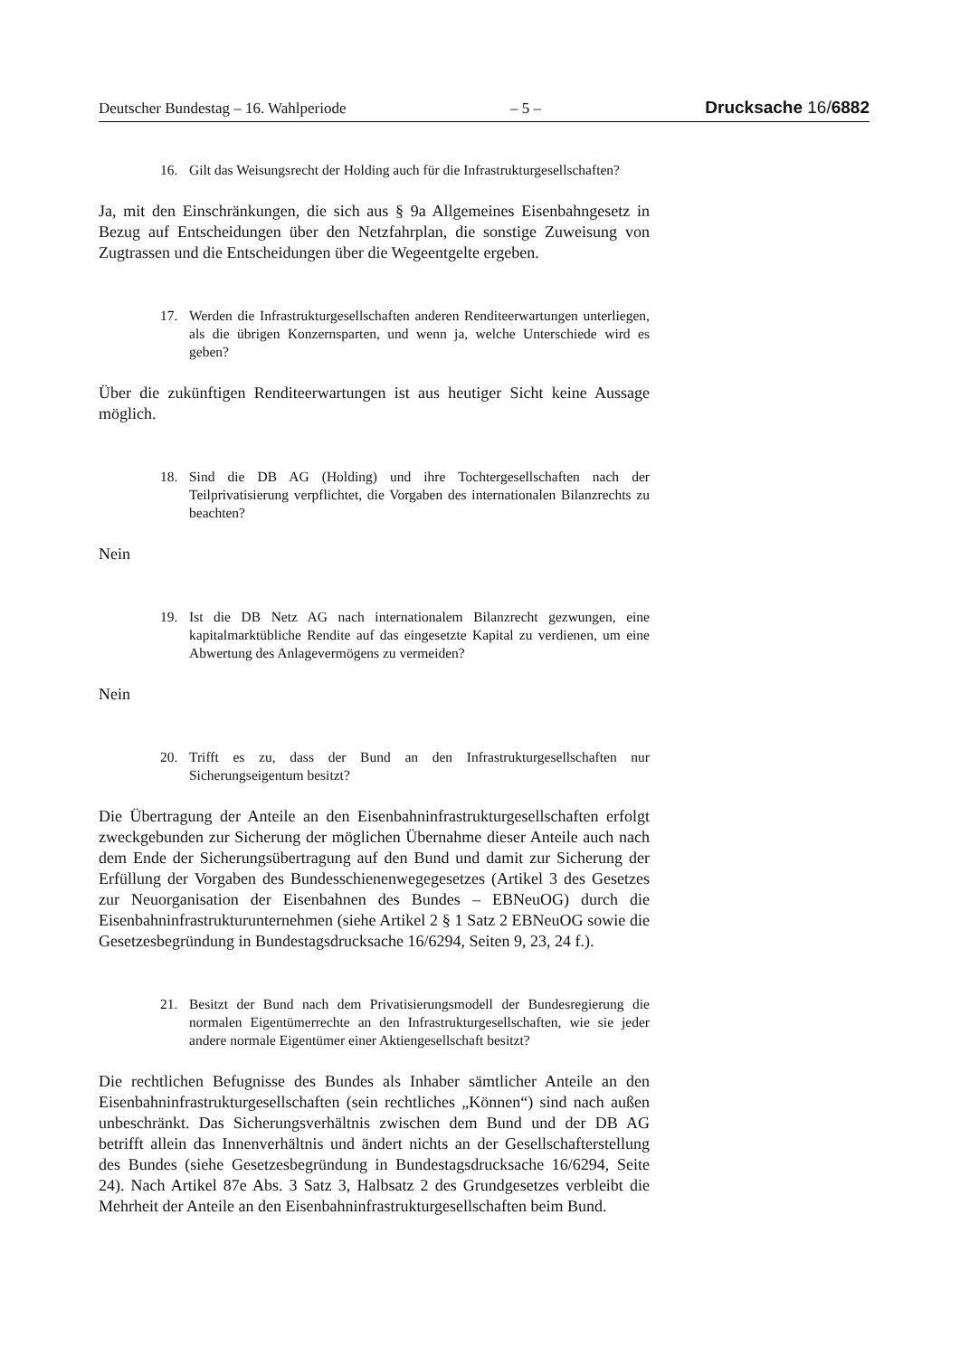Deutscher Bundestag – 16. Wahlperiode – 5 – Drucksache 16/6882
16. Gilt das Weisungsrecht der Holding auch für die Infrastrukturgesellschaften?
Ja, mit den Einschränkungen, die sich aus § 9a Allgemeines Eisenbahngesetz in Bezug auf Entscheidungen über den Netzfahrplan, die sonstige Zuweisung von Zugtrassen und die Entscheidungen über die Wegeentgelte ergeben.
17. Werden die Infrastrukturgesellschaften anderen Renditeerwartungen unterliegen, als die übrigen Konzernsparten, und wenn ja, welche Unterschiede wird es geben?
Über die zukünftigen Renditeerwartungen ist aus heutiger Sicht keine Aussage möglich.
18. Sind die DB AG (Holding) und ihre Tochtergesellschaften nach der Teilprivatisierung verpflichtet, die Vorgaben des internationalen Bilanzrechts zu beachten?
Nein
19. Ist die DB Netz AG nach internationalem Bilanzrecht gezwungen, eine kapitalmarktübliche Rendite auf das eingesetzte Kapital zu verdienen, um eine Abwertung des Anlagevermögens zu vermeiden?
Nein
20. Trifft es zu, dass der Bund an den Infrastrukturgesellschaften nur Sicherungseigentum besitzt?
Die Übertragung der Anteile an den Eisenbahninfrastrukturgesellschaften erfolgt zweckgebunden zur Sicherung der möglichen Übernahme dieser Anteile auch nach dem Ende der Sicherungsübertragung auf den Bund und damit zur Sicherung der Erfüllung der Vorgaben des Bundesschienenwegegesetzes (Artikel 3 des Gesetzes zur Neuorganisation der Eisenbahnen des Bundes – EBNeuOG) durch die Eisenbahninfrastrukturunternehmen (siehe Artikel 2 § 1 Satz 2 EBNeuOG sowie die Gesetzesbegründung in Bundestagsdrucksache 16/6294, Seiten 9, 23, 24 f.).
21. Besitzt der Bund nach dem Privatisierungsmodell der Bundesregierung die normalen Eigentümerrechte an den Infrastrukturgesellschaften, wie sie jeder andere normale Eigentümer einer Aktiengesellschaft besitzt?
Die rechtlichen Befugnisse des Bundes als Inhaber sämtlicher Anteile an den Eisenbahninfrastrukturgesellschaften (sein rechtliches „Können“) sind nach außen unbeschränkt. Das Sicherungsverhältnis zwischen dem Bund und der DB AG betrifft allein das Innenverhältnis und ändert nichts an der Gesellschafterstellung des Bundes (siehe Gesetzesbegründung in Bundestagsdrucksache 16/6294, Seite 24). Nach Artikel 87e Abs. 3 Satz 3, Halbsatz 2 des Grundgesetzes verbleibt die Mehrheit der Anteile an den Eisenbahninfrastrukturgesellschaften beim Bund.